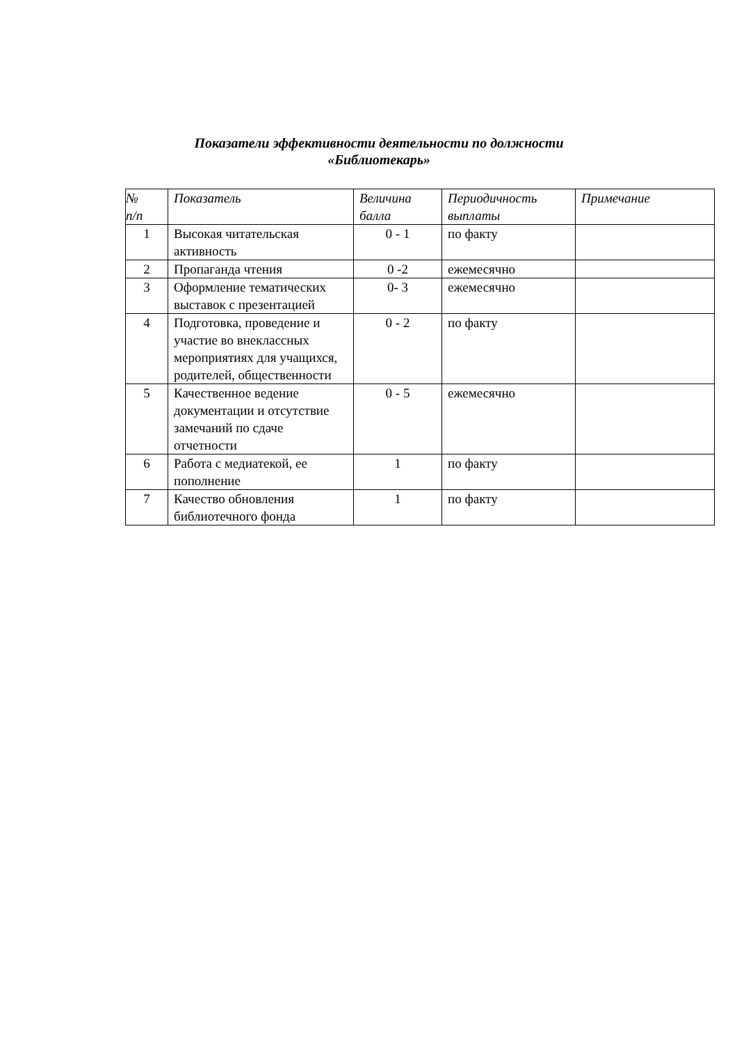Показатели эффективности деятельности по должности
«Библиотекарь»
| № п/п | Показатель | Величина балла | Периодичность выплаты | Примечание |
| --- | --- | --- | --- | --- |
| 1 | Высокая читательская активность | 0 - 1 | по факту | |
| 2 | Пропаганда чтения | 0 -2 | ежемесячно | |
| 3 | Оформление тематических выставок с презентацией | 0- 3 | ежемесячно | |
| 4 | Подготовка, проведение и участие во внеклассных мероприятиях для учащихся, родителей, общественности | 0 - 2 | по факту | |
| 5 | Качественное ведение документации и отсутствие замечаний по сдаче отчетности | 0 - 5 | ежемесячно | |
| 6 | Работа с медиатекой, ее пополнение | 1 | по факту | |
| 7 | Качество обновления библиотечного фонда | 1 | по факту | |